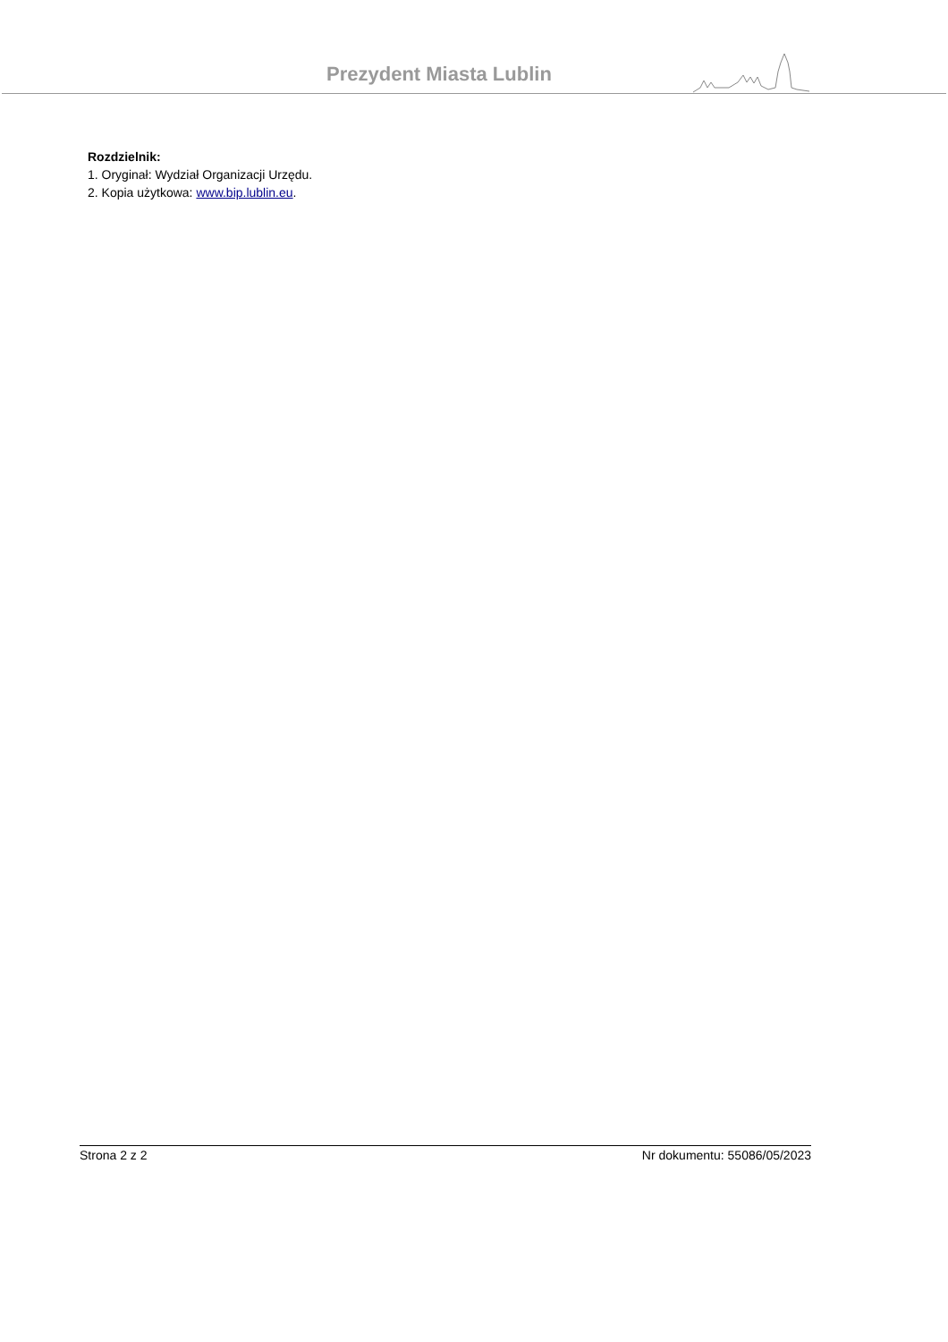Prezydent Miasta Lublin
Rozdzielnik:
1. Oryginał: Wydział Organizacji Urzędu.
2. Kopia użytkowa: www.bip.lublin.eu.
Strona 2 z 2 Nr dokumentu: 55086/05/2023